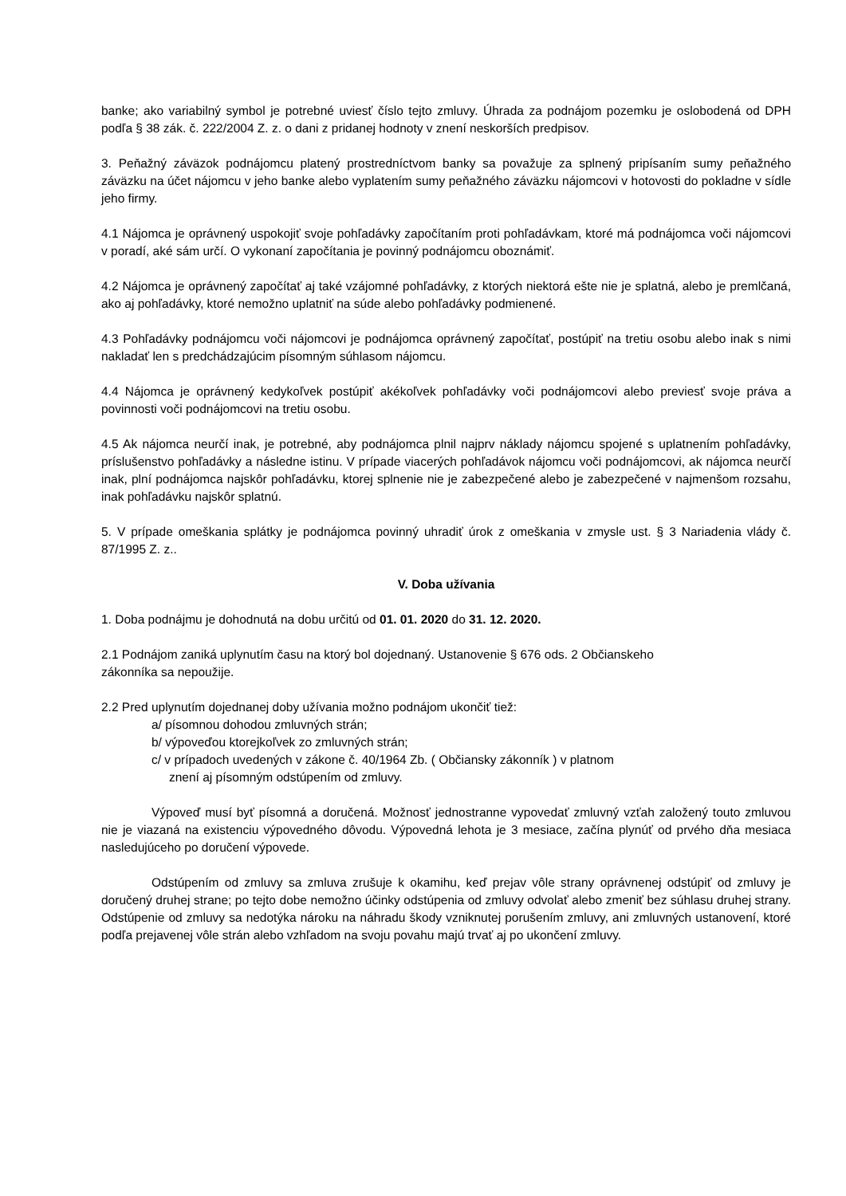banke; ako variabilný symbol je potrebné uviesť číslo tejto zmluvy. Úhrada za podnájom pozemku je oslobodená od DPH podľa § 38 zák. č. 222/2004 Z. z. o dani z pridanej hodnoty v znení neskorších predpisov.
3. Peňažný záväzok podnájomcu platený prostredníctvom banky sa považuje za splnený pripísaním sumy peňažného záväzku na účet nájomcu v jeho banke alebo vyplatením sumy peňažného záväzku nájomcovi v hotovosti do pokladne v sídle jeho firmy.
4.1 Nájomca je oprávnený uspokojiť svoje pohľadávky započítaním proti pohľadávkam, ktoré má podnájomca voči nájomcovi v poradí, aké sám určí. O vykonaní započítania je povinný podnájomcu oboznámiť.
4.2 Nájomca je oprávnený započítať aj také vzájomné pohľadávky, z ktorých niektorá ešte nie je splatná, alebo je premlčaná, ako aj pohľadávky, ktoré nemožno uplatniť na súde alebo pohľadávky podmienené.
4.3 Pohľadávky podnájomcu voči nájomcovi je podnájomca oprávnený započítať, postúpiť na tretiu osobu alebo inak s nimi nakladať len s predchádzajúcim písomným súhlasom nájomcu.
4.4 Nájomca je oprávnený kedykoľvek postúpiť akékoľvek pohľadávky voči podnájomcovi alebo previesť svoje práva a povinnosti voči podnájomcovi na tretiu osobu.
4.5 Ak nájomca neurčí inak, je potrebné, aby podnájomca plnil najprv náklady nájomcu spojené s uplatnením pohľadávky, príslušenstvo pohľadávky a následne istinu. V prípade viacerých pohľadávok nájomcu voči podnájomcovi, ak nájomca neurčí inak, plní podnájomca najskôr pohľadávku, ktorej splnenie nie je zabezpečené alebo je zabezpečené v najmenšom rozsahu, inak pohľadávku najskôr splatnú.
5. V prípade omeškania splátky je podnájomca povinný uhradiť úrok z omeškania v zmysle ust. § 3 Nariadenia vlády č. 87/1995 Z. z..
V. Doba užívania
1. Doba podnájmu je dohodnutá na dobu určitú od 01. 01. 2020 do 31. 12. 2020.
2.1 Podnájom zaniká uplynutím času na ktorý bol dojednaný. Ustanovenie § 676 ods. 2 Občianskeho
zákonníka sa nepoužije.
2.2 Pred uplynutím dojednanej doby užívania možno podnájom ukončiť tiež:
a/ písomnou dohodou zmluvných strán;
b/ výpoveďou ktorejkoľvek zo zmluvných strán;
c/ v prípadoch uvedených v zákone č. 40/1964 Zb. ( Občiansky zákonník ) v platnom
znení aj písomným odstúpením od zmluvy.
Výpoveď musí byť písomná a doručená. Možnosť jednostranne vypovedať zmluvný vzťah založený touto zmluvou nie je viazaná na existenciu výpovedného dôvodu. Výpovedná lehota je 3 mesiace, začína plynúť od prvého dňa mesiaca nasledujúceho po doručení výpovede.
Odstúpením od zmluvy sa zmluva zrušuje k okamihu, keď prejav vôle strany oprávnenej odstúpiť od zmluvy je doručený druhej strane; po tejto dobe nemožno účinky odstúpenia od zmluvy odvolať alebo zmeniť bez súhlasu druhej strany. Odstúpenie od zmluvy sa nedotýka nároku na náhradu škody vzniknutej porušením zmluvy, ani zmluvných ustanovení, ktoré podľa prejavenej vôle strán alebo vzhľadom na svoju povahu majú trvať aj po ukončení zmluvy.